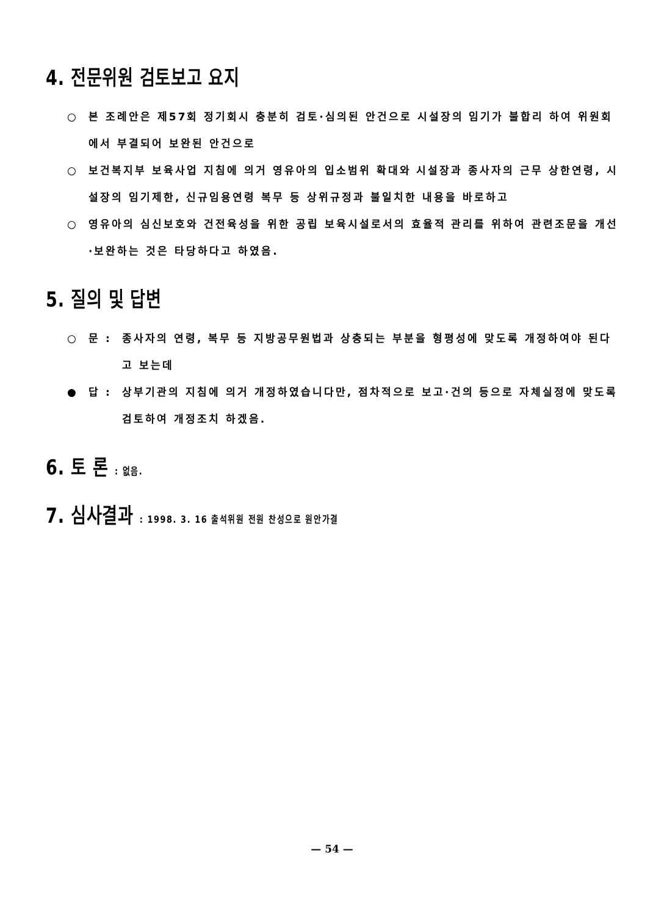4. 전문위원 검토보고 요지
○ 본 조례안은 제57회 정기회시 충분히 검토·심의된 안건으로 시설장의 임기가 불합리 하여 위원회에서 부결되어 보완된 안건으로
○ 보건복지부 보육사업 지침에 의거 영유아의 입소범위 확대와 시설장과 종사자의 근무 상한연령, 시설장의 임기제한, 신규임용연령 복무 등 상위규정과 불일치한 내용을 바로하고
○ 영유아의 심신보호와 건전육성을 위한 공립 보육시설로서의 효율적 관리를 위하여 관련조문을 개선·보완하는 것은 타당하다고 하였음.
5. 질의 및 답변
○ 문 : 종사자의 연령, 복무 등 지방공무원법과 상충되는 부분을 형평성에 맞도록 개정하여야 된다고 보는데
● 답 : 상부기관의 지침에 의거 개정하였습니다만, 점차적으로 보고·건의 등으로 자체실정에 맞도록 검토하여 개정조치 하겠음.
6. 토 론 : 없음.
7. 심사결과 : 1998. 3. 16 출석위원 전원 찬성으로 원안가결
— 54 —